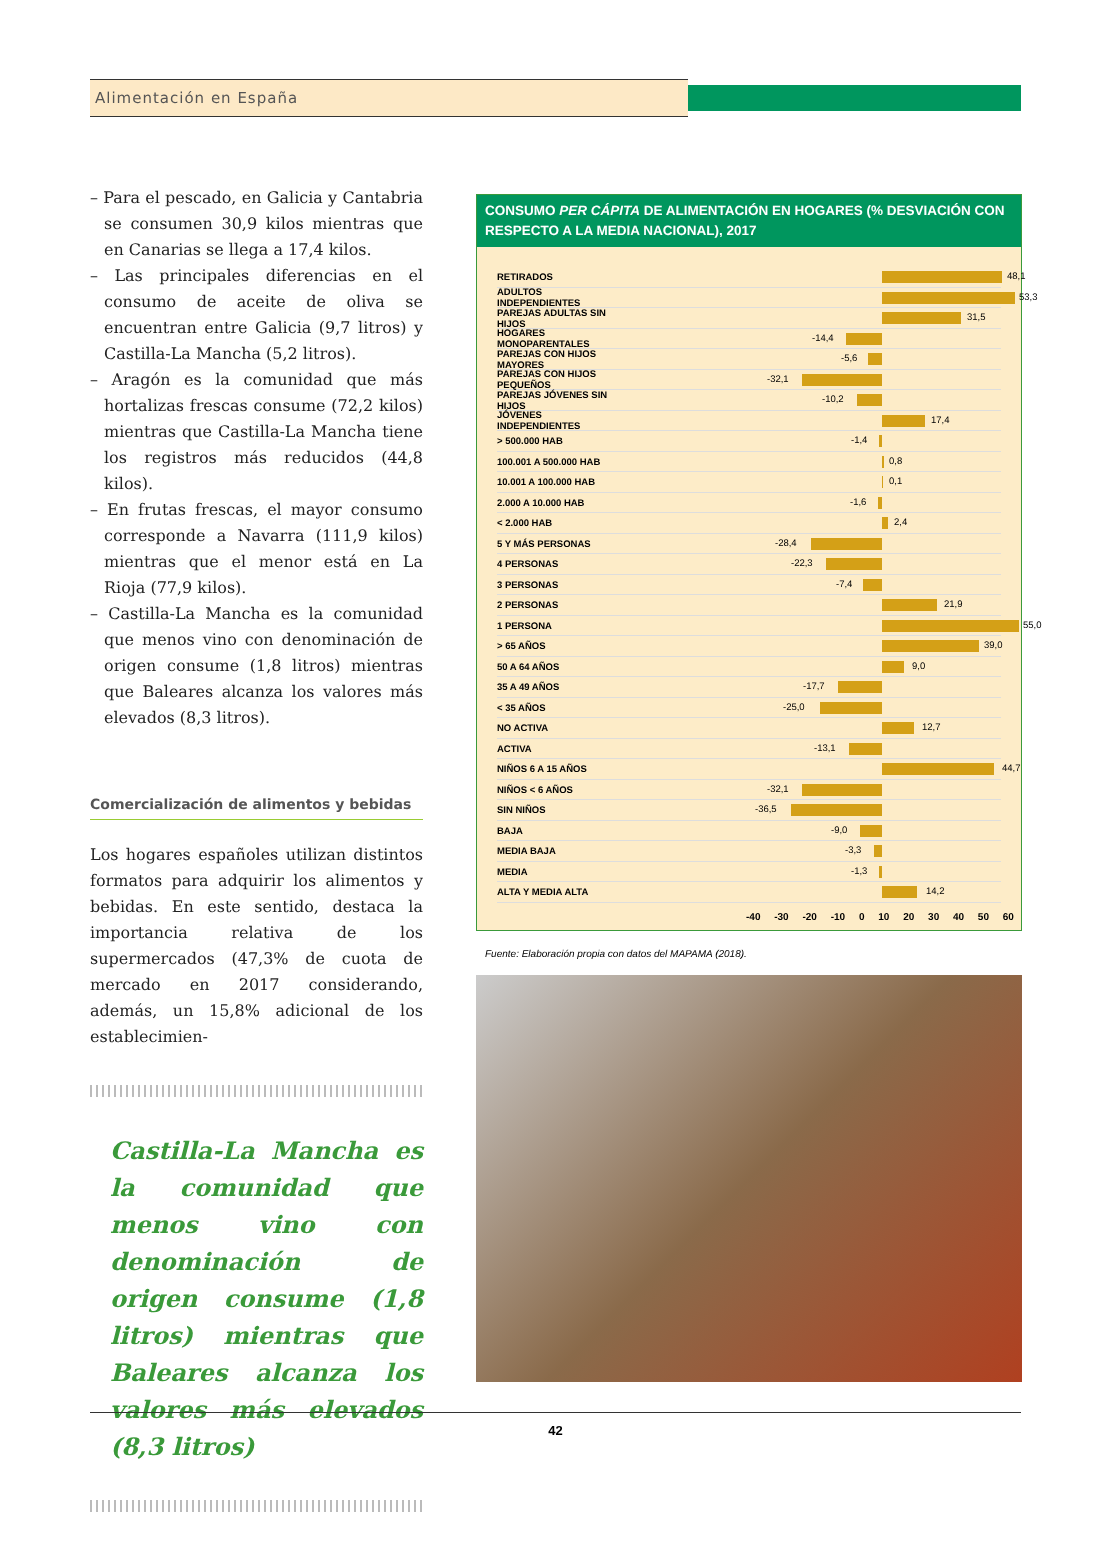Alimentación en España
– Para el pescado, en Galicia y Cantabria se consumen 30,9 kilos mientras que en Canarias se llega a 17,4 kilos.
– Las principales diferencias en el consumo de aceite de oliva se encuentran entre Galicia (9,7 litros) y Castilla-La Mancha (5,2 litros).
– Aragón es la comunidad que más hortalizas frescas consume (72,2 kilos) mientras que Castilla-La Mancha tiene los registros más reducidos (44,8 kilos).
– En frutas frescas, el mayor consumo corresponde a Navarra (111,9 kilos) mientras que el menor está en La Rioja (77,9 kilos).
– Castilla-La Mancha es la comunidad que menos vino con denominación de origen consume (1,8 litros) mientras que Baleares alcanza los valores más elevados (8,3 litros).
Comercialización de alimentos y bebidas
Los hogares españoles utilizan distintos formatos para adquirir los alimentos y bebidas. En este sentido, destaca la importancia relativa de los supermercados (47,3% de cuota de mercado en 2017 considerando, además, un 15,8% adicional de los establecimien-
Castilla-La Mancha es la comunidad que menos vino con denominación de origen consume (1,8 litros) mientras que Baleares alcanza los valores más elevados (8,3 litros)
CONSUMO PER CÁPITA DE ALIMENTACIÓN EN HOGARES (% DESVIACIÓN CON RESPECTO A LA MEDIA NACIONAL), 2017
RETIRADOS
48,1
ADULTOS INDEPENDIENTES
53,3
PAREJAS ADULTAS SIN HIJOS
31,5
HOGARES MONOPARENTALES
-14,4
PAREJAS CON HIJOS MAYORES
-5,6
PAREJAS CON HIJOS PEQUEÑOS
-32,1
PAREJAS JÓVENES SIN HIJOS
-10,2
JÓVENES INDEPENDIENTES
17,4
> 500.000 HAB
-1,4
100.001 A 500.000 HAB
0,8
10.001 A 100.000 HAB
0,1
2.000 A 10.000 HAB
-1,6
< 2.000 HAB
2,4
5 Y MÁS PERSONAS
-28,4
4 PERSONAS
-22,3
3 PERSONAS
-7,4
2 PERSONAS
21,9
1 PERSONA
55,0
> 65 AÑOS
39,0
50 A 64 AÑOS
9,0
35 A 49 AÑOS
-17,7
< 35 AÑOS
-25,0
NO ACTIVA
12,7
ACTIVA
-13,1
NIÑOS 6 A 15 AÑOS
44,7
NIÑOS < 6 AÑOS
-32,1
SIN NIÑOS
-36,5
BAJA
-9,0
MEDIA BAJA
-3,3
MEDIA
-1,3
ALTA Y MEDIA ALTA
14,2
-40 -30 -20 -10 0 10 20 30 40 50 60
Fuente: Elaboración propia con datos del MAPAMA (2018).
42